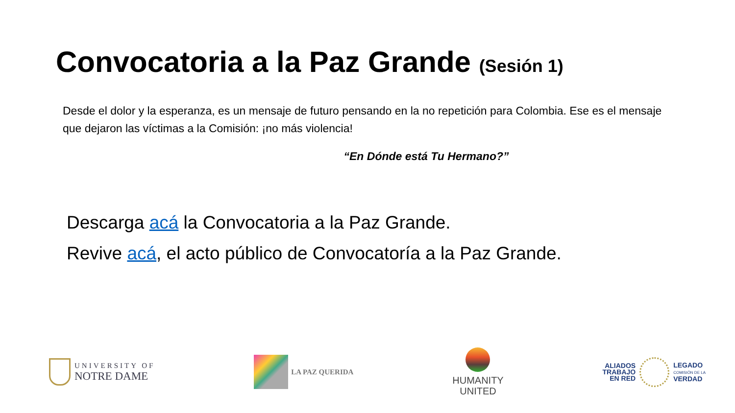Convocatoria a la Paz Grande (Sesión 1)
Desde el dolor y la esperanza, es un mensaje de futuro pensando en la no repetición para Colombia. Ese es el mensaje que dejaron las víctimas a la Comisión: ¡no más violencia!
“En Dónde está Tu Hermano?”
Descarga acá la Convocatoria a la Paz Grande.
Revive acá, el acto público de Convocatoría a la Paz Grande.
UNIVERSITY OF
NOTRE DAME
LA PAZ QUERIDA
HUMANITY
UNITED
ALIADOS
TRABAJO
EN RED
LEGADO
COMISIÓN DE LA
VERDAD